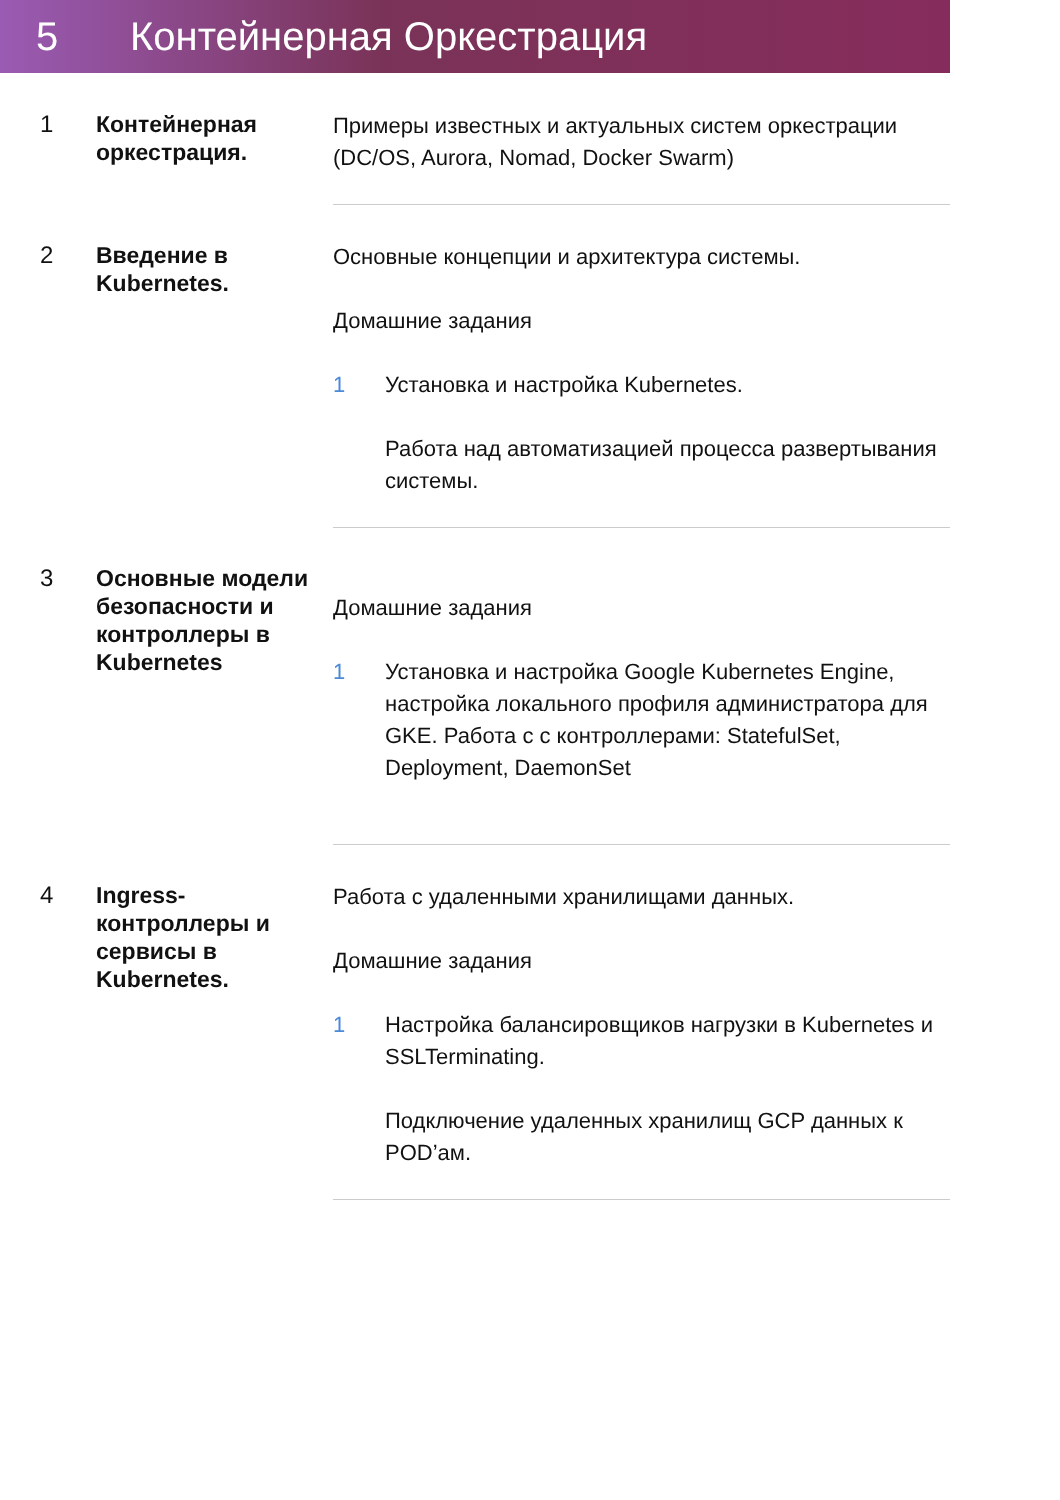5 Контейнерная Оркестрация
1
Контейнерная оркестрация.
Примеры известных и актуальных систем оркестрации (DC/OS, Aurora, Nomad, Docker Swarm)
2
Введение в Kubernetes.
Основные концепции и архитектура системы.
Домашние задания
1 Установка и настройка Kubernetes.
Работа над автоматизацией процесса развертывания системы.
3
Основные модели безопасности и контроллеры в Kubernetes
Домашние задания
1 Установка и настройка Google Kubernetes Engine, настройка локального профиля администратора для GKE. Работа с с контроллерами: StatefulSet, Deployment, DaemonSet
4
Ingress-контроллеры и сервисы в Kubernetes.
Работа с удаленными хранилищами данных.
Домашние задания
1 Настройка балансировщиков нагрузки в Kubernetes и SSLTerminating.
Подключение удаленных хранилищ GCP данных к POD’ам.